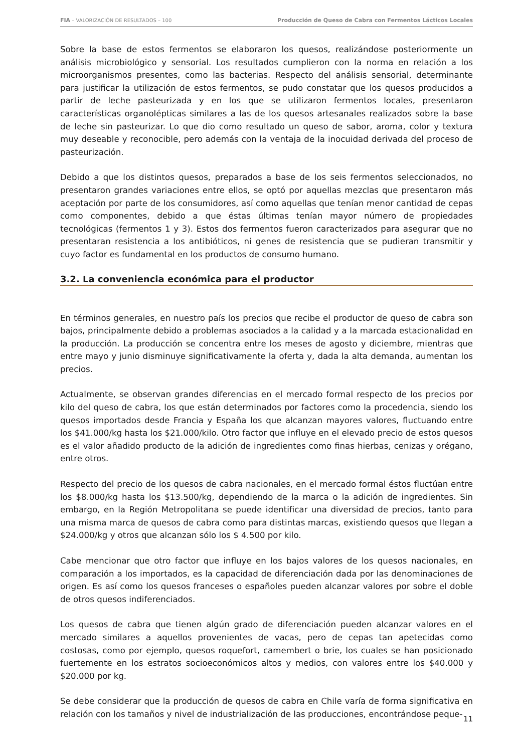FIA – VALORIZACIÓN DE RESULTADOS – 100 Producción de Queso de Cabra con Fermentos Lácticos Locales
Sobre la base de estos fermentos se elaboraron los quesos, realizándose posteriormente un análisis microbiológico y sensorial. Los resultados cumplieron con la norma en relación a los microorganismos presentes, como las bacterias. Respecto del análisis sensorial, determinante para justificar la utilización de estos fermentos, se pudo constatar que los quesos producidos a partir de leche pasteurizada y en los que se utilizaron fermentos locales, presentaron características organolépticas similares a las de los quesos artesanales realizados sobre la base de leche sin pasteurizar. Lo que dio como resultado un queso de sabor, aroma, color y textura muy deseable y reconocible, pero además con la ventaja de la inocuidad derivada del proceso de pasteurización.
Debido a que los distintos quesos, preparados a base de los seis fermentos seleccionados, no presentaron grandes variaciones entre ellos, se optó por aquellas mezclas que presentaron más aceptación por parte de los consumidores, así como aquellas que tenían menor cantidad de cepas como componentes, debido a que éstas últimas tenían mayor número de propiedades tecnológicas (fermentos 1 y 3). Estos dos fermentos fueron caracterizados para asegurar que no presentaran resistencia a los antibióticos, ni genes de resistencia que se pudieran transmitir y cuyo factor es fundamental en los productos de consumo humano.
3.2. La conveniencia económica para el productor
En términos generales, en nuestro país los precios que recibe el productor de queso de cabra son bajos, principalmente debido a problemas asociados a la calidad y a la marcada estacionalidad en la producción. La producción se concentra entre los meses de agosto y diciembre, mientras que entre mayo y junio disminuye significativamente la oferta y, dada la alta demanda, aumentan los precios.
Actualmente, se observan grandes diferencias en el mercado formal respecto de los precios por kilo del queso de cabra, los que están determinados por factores como la procedencia, siendo los quesos importados desde Francia y España los que alcanzan mayores valores, fluctuando entre los $41.000/kg hasta los $21.000/kilo. Otro factor que influye en el elevado precio de estos quesos es el valor añadido producto de la adición de ingredientes como finas hierbas, cenizas y orégano, entre otros.
Respecto del precio de los quesos de cabra nacionales, en el mercado formal éstos fluctúan entre los $8.000/kg hasta los $13.500/kg, dependiendo de la marca o la adición de ingredientes. Sin embargo, en la Región Metropolitana se puede identificar una diversidad de precios, tanto para una misma marca de quesos de cabra como para distintas marcas, existiendo quesos que llegan a $24.000/kg y otros que alcanzan sólo los $ 4.500 por kilo.
Cabe mencionar que otro factor que influye en los bajos valores de los quesos nacionales, en comparación a los importados, es la capacidad de diferenciación dada por las denominaciones de origen. Es así como los quesos franceses o españoles pueden alcanzar valores por sobre el doble de otros quesos indiferenciados.
Los quesos de cabra que tienen algún grado de diferenciación pueden alcanzar valores en el mercado similares a aquellos provenientes de vacas, pero de cepas tan apetecidas como costosas, como por ejemplo, quesos roquefort, camembert o brie, los cuales se han posicionado fuertemente en los estratos socioeconómicos altos y medios, con valores entre los $40.000 y $20.000 por kg.
Se debe considerar que la producción de quesos de cabra en Chile varía de forma significativa en relación con los tamaños y nivel de industrialización de las producciones, encontrándose peque-
11